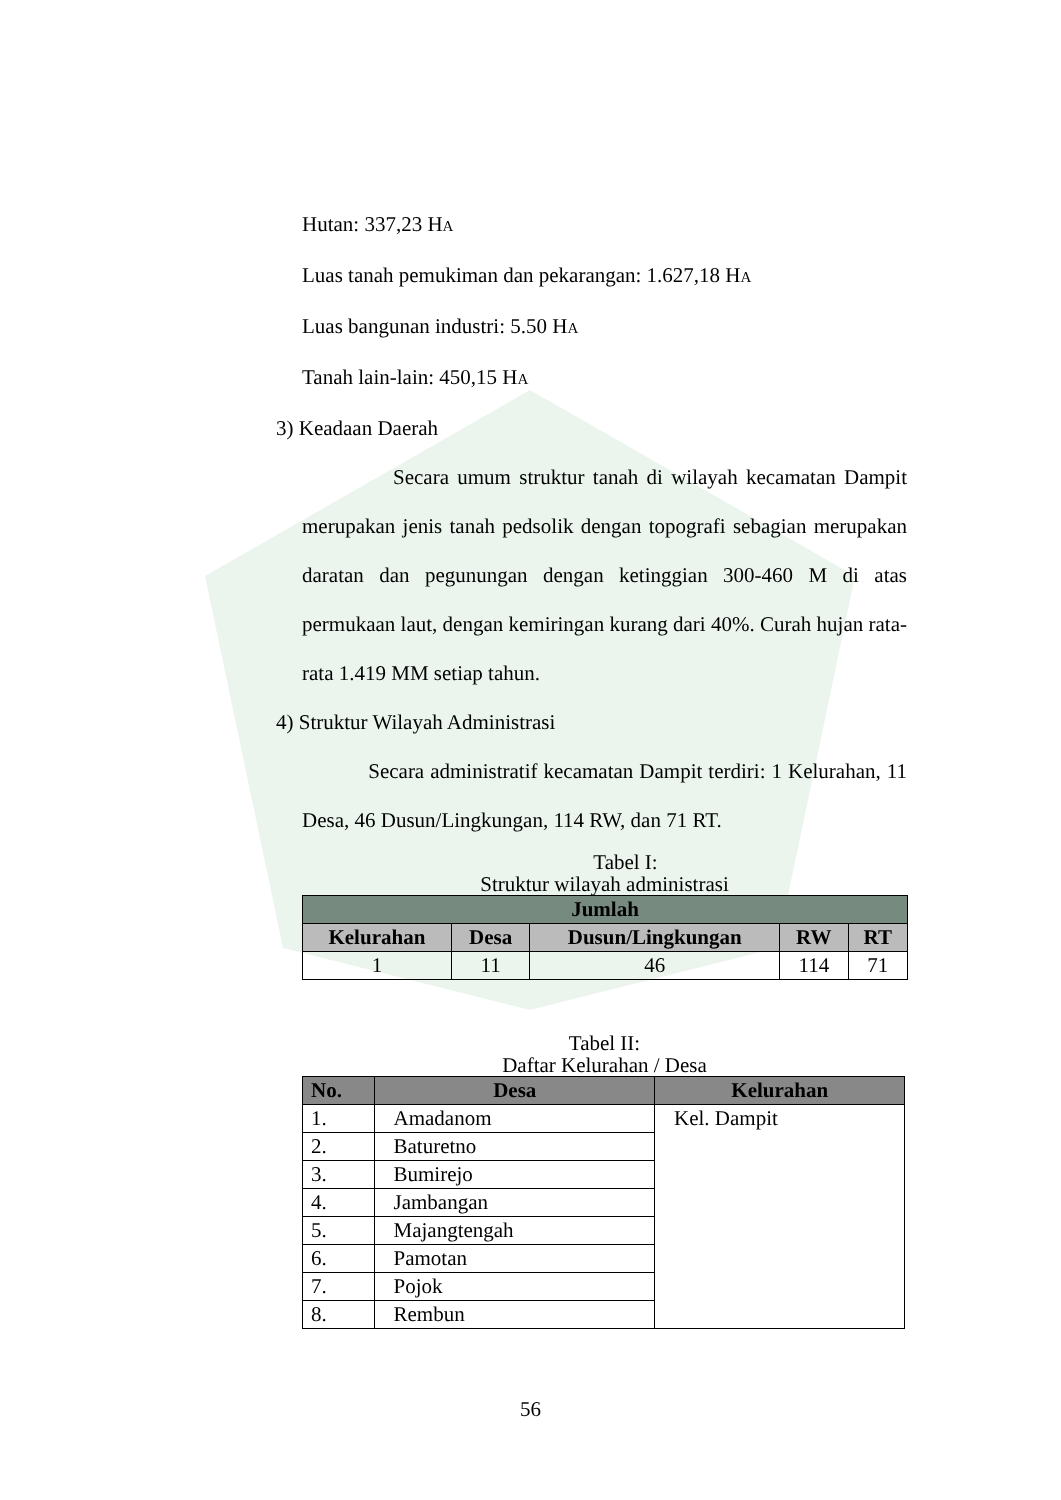Hutan: 337,23 HA
Luas tanah pemukiman dan pekarangan: 1.627,18 HA
Luas bangunan industri: 5.50 HA
Tanah lain-lain: 450,15 HA
3) Keadaan Daerah
Secara umum struktur tanah di wilayah kecamatan Dampit merupakan jenis tanah pedsolik dengan topografi sebagian merupakan daratan dan pegunungan dengan ketinggian 300-460 M di atas permukaan laut, dengan kemiringan kurang dari 40%. Curah hujan rata-rata 1.419 MM setiap tahun.
4) Struktur Wilayah Administrasi
Secara administratif kecamatan Dampit terdiri: 1 Kelurahan, 11 Desa, 46 Dusun/Lingkungan, 114 RW, dan 71 RT.
Tabel I:
Struktur wilayah administrasi
| Jumlah | | | | |
| --- | --- | --- | --- | --- |
| Kelurahan | Desa | Dusun/Lingkungan | RW | RT |
| 1 | 11 | 46 | 114 | 71 |
Tabel II:
Daftar Kelurahan / Desa
| No. | Desa | Kelurahan |
| --- | --- | --- |
| 1. | Amadanom | Kel. Dampit |
| 2. | Baturetno | |
| 3. | Bumirejo | |
| 4. | Jambangan | |
| 5. | Majangtengah | |
| 6. | Pamotan | |
| 7. | Pojok | |
| 8. | Rembun | |
56